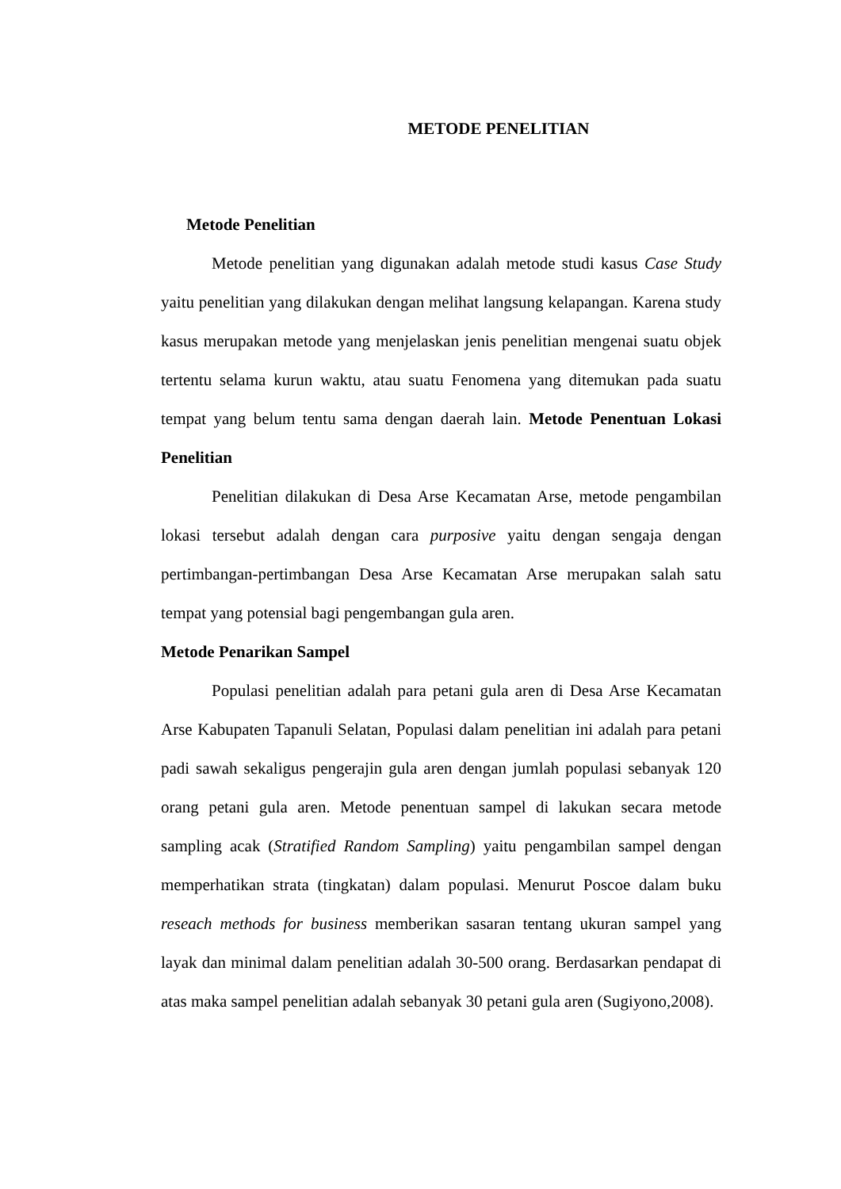METODE PENELITIAN
Metode Penelitian
Metode penelitian yang digunakan adalah metode studi kasus Case Study yaitu penelitian yang dilakukan dengan melihat langsung kelapangan. Karena study kasus merupakan metode yang menjelaskan jenis penelitian mengenai suatu objek tertentu selama kurun waktu, atau suatu Fenomena yang ditemukan pada suatu tempat yang belum tentu sama dengan daerah lain. Metode Penentuan Lokasi Penelitian
Penelitian dilakukan di Desa Arse Kecamatan Arse, metode pengambilan lokasi tersebut adalah dengan cara purposive yaitu dengan sengaja dengan pertimbangan-pertimbangan Desa Arse Kecamatan Arse merupakan salah satu tempat yang potensial bagi pengembangan gula aren.
Metode Penarikan Sampel
Populasi penelitian adalah para petani gula aren di Desa Arse Kecamatan Arse Kabupaten Tapanuli Selatan, Populasi dalam penelitian ini adalah para petani padi sawah sekaligus pengerajin gula aren dengan jumlah populasi sebanyak 120 orang petani gula aren. Metode penentuan sampel di lakukan secara metode sampling acak (Stratified Random Sampling) yaitu pengambilan sampel dengan memperhatikan strata (tingkatan) dalam populasi. Menurut Poscoe dalam buku reseach methods for business memberikan sasaran tentang ukuran sampel yang layak dan minimal dalam penelitian adalah 30-500 orang. Berdasarkan pendapat di atas maka sampel penelitian adalah sebanyak 30 petani gula aren (Sugiyono,2008).